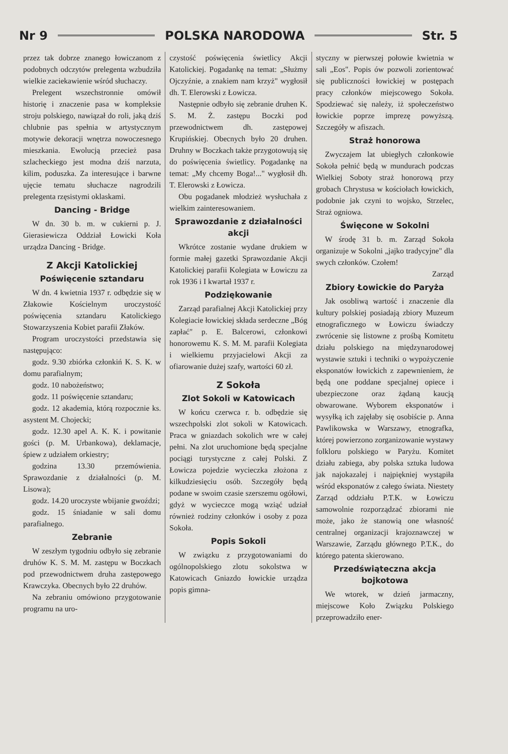Nr 9 POLSKA NARODOWA Str. 5
przez tak dobrze znanego łowiczanom z podobnych odczytów prelegenta wzbudziła wielkie zaciekawienie wśród słuchaczy.
Prelegent wszechstronnie omówił historię i znaczenie pasa w kompleksie stroju polskiego, nawiązał do roli, jaką dziś chlubnie pas spełnia w artystycznym motywie dekoracji wnętrza nowoczesnego mieszkania. Ewolucją przecież pasa szlacheckiego jest modna dziś narzuta, kilim, poduszka. Za interesujące i barwne ujęcie tematu słuchacze nagrodzili prelegenta rzęsistymi oklaskami.
Dancing - Bridge
W dn. 30 b. m. w cukierni p. J. Gierasiewicza Oddział Łowicki Koła urządza Dancing - Bridge.
Z Akcji Katolickiej
Poświęcenie sztandaru
W dn. 4 kwietnia 1937 r. odbędzie się w Złakowie Kościelnym uroczystość poświęcenia sztandaru Katolickiego Stowarzyszenia Kobiet parafii Złaków.
Program uroczystości przedstawia się następująco:
godz. 9.30 zbiórka członkiń K. S. K. w domu parafialnym;
godz. 10 nabożeństwo;
godz. 11 poświęcenie sztandaru;
godz. 12 akademia, którą rozpocznie ks. asystent M. Chojecki;
godz. 12.30 apel A. K. K. i powitanie gości (p. M. Urbankowa), deklamacje, śpiew z udziałem orkiestry;
godzina 13.30 przemówienia. Sprawozdanie z działalności (p. M. Lisowa);
godz. 14.20 uroczyste wbijanie gwoździ;
godz. 15 śniadanie w sali domu parafialnego.
Zebranie
W zeszłym tygodniu odbyło się zebranie druhów K. S. M. M. zastępu w Boczkach pod przewodnictwem druha zastępowego Krawczyka. Obecnych było 22 druhów.
Na zebraniu omówiono przygotowanie programu na uro-
czystość poświęcenia świetlicy Akcji Katolickiej. Pogadankę na temat: „Służmy Ojczyźnie, a znakiem nam krzyż" wygłosił dh. T. Elerowski z Łowicza.
Następnie odbyło się zebranie druhen K. S. M. Ż. zastępu Boczki pod przewodnictwem dh. zastępowej Krupińskiej. Obecnych było 20 druhen. Druhny w Boczkach także przygotowują się do poświęcenia świetlicy. Pogadankę na temat: „My chcemy Boga!..." wygłosił dh. T. Elerowski z Łowicza.
Obu pogadanek młodzież wysłuchała z wielkim zainteresowaniem.
Sprawozdanie z działalności akcji
Wkrótce zostanie wydane drukiem w formie małej gazetki Sprawozdanie Akcji Katolickiej parafii Kolegiata w Łowiczu za rok 1936 i I kwartał 1937 r.
Podziękowanie
Zarząd parafialnej Akcji Katolickiej przy Kolegiacie łowickiej składa serdeczne „Bóg zapłać" p. E. Balcerowi, członkowi honorowemu K. S. M. M. parafii Kolegiata i wielkiemu przyjacielowi Akcji za ofiarowanie dużej szafy, wartości 60 zł.
Z Sokoła
Zlot Sokoli w Katowicach
W końcu czerwca r. b. odbędzie się wszechpolski zlot sokoli w Katowicach. Praca w gniazdach sokolich wre w całej pełni. Na zlot uruchomione będą specjalne pociągi turystyczne z całej Polski. Z Łowicza pojedzie wycieczka złożona z kilkudziesięciu osób. Szczegóły będą podane w swoim czasie szerszemu ogółowi, gdyż w wycieczce mogą wziąć udział również rodziny członków i osoby z poza Sokoła.
Popis Sokoli
W związku z przygotowaniami do ogólnopolskiego zlotu sokolstwa w Katowicach Gniazdo łowickie urządza popis gimna-
styczny w pierwszej połowie kwietnia w sali „Eos". Popis ów pozwoli zorientować się publiczności łowickiej w postępach pracy członków miejscowego Sokoła. Spodziewać się należy, iż społeczeństwo łowickie poprze imprezę powyższą. Szczegóły w afiszach.
Straż honorowa
Zwyczajem lat ubiegłych członkowie Sokoła pełnić będą w mundurach podczas Wielkiej Soboty straż honorową przy grobach Chrystusa w kościołach łowickich, podobnie jak czyni to wojsko, Strzelec, Straż ogniowa.
Święcone w Sokolni
W środę 31 b. m. Zarząd Sokoła organizuje w Sokolni „jajko tradycyjne" dla swych członków. Czołem!
Zarząd
Zbiory Łowickie do Paryża
Jak osobliwą wartość i znaczenie dla kultury polskiej posiadają zbiory Muzeum etnograficznego w Łowiczu świadczy zwrócenie się listowne z prośbą Komitetu działu polskiego na międzynarodowej wystawie sztuki i techniki o wypożyczenie eksponatów łowickich z zapewnieniem, że będą one poddane specjalnej opiece i ubezpieczone oraz żądaną kaucją obwarowane. Wyborem eksponatów i wysyłką ich zajęłaby się osobiście p. Anna Pawlikowska w Warszawy, etnografka, której powierzono zorganizowanie wystawy folkloru polskiego w Paryżu. Komitet działu zabiega, aby polska sztuka ludowa jak najokazalej i najpiękniej wystąpiła wśród eksponatów z całego świata. Niestety Zarząd oddziału P.T.K. w Łowiczu samowolnie rozporządzać zbiorami nie może, jako że stanowią one własność centralnej organizacji krajoznawczej w Warszawie, Zarządu głównego P.T.K., do którego patenta skierowano.
Przedświąteczna akcja bojkotowa
We wtorek, w dzień jarmaczny, miejscowe Koło Związku Polskiego przeprowadziło ener-